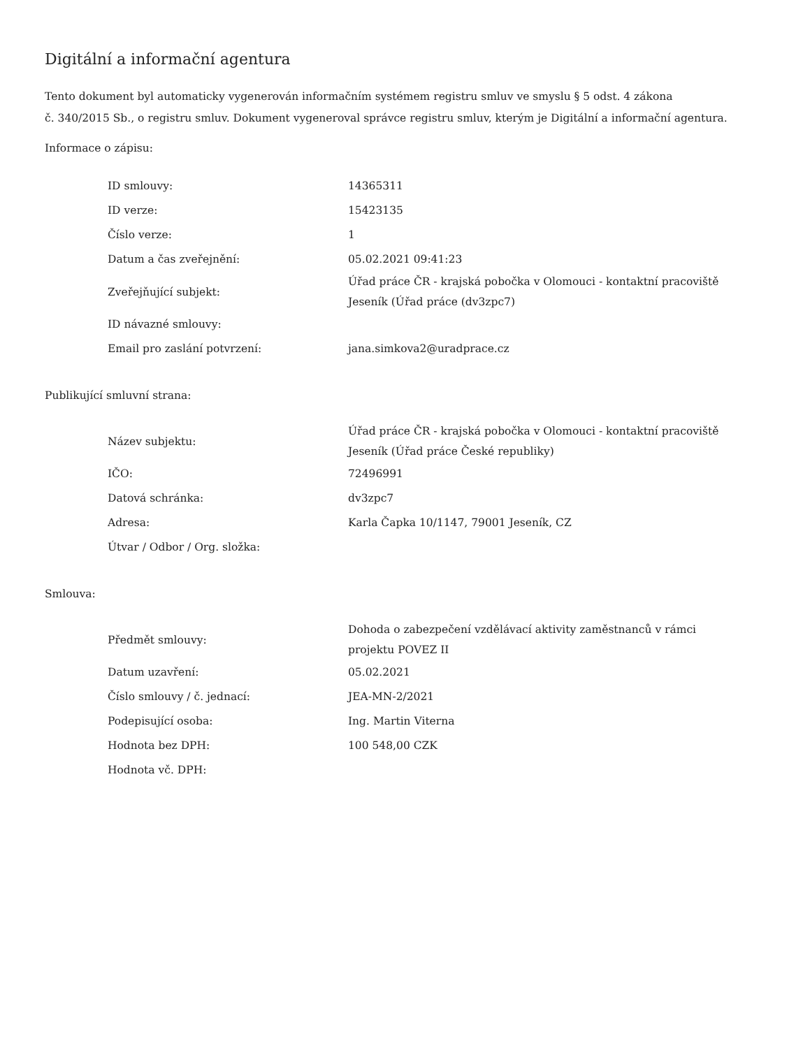Digitální a informační agentura
Tento dokument byl automaticky vygenerován informačním systémem registru smluv ve smyslu § 5 odst. 4 zákona
č. 340/2015 Sb., o registru smluv. Dokument vygeneroval správce registru smluv, kterým je Digitální a informační agentura.
Informace o zápisu:
| ID smlouvy: | 14365311 |
| ID verze: | 15423135 |
| Číslo verze: | 1 |
| Datum a čas zveřejnění: | 05.02.2021 09:41:23 |
| Zveřejňující subjekt: | Úřad práce ČR - krajská pobočka v Olomouci - kontaktní pracoviště Jeseník (Úřad práce (dv3zpc7) |
| ID návazné smlouvy: | |
| Email pro zaslání potvrzení: | jana.simkova2@uradprace.cz |
Publikující smluvní strana:
| Název subjektu: | Úřad práce ČR - krajská pobočka v Olomouci - kontaktní pracoviště Jeseník (Úřad práce České republiky) |
| IČO: | 72496991 |
| Datová schránka: | dv3zpc7 |
| Adresa: | Karla Čapka 10/1147, 79001 Jeseník, CZ |
| Útvar / Odbor / Org. složka: | |
Smlouva:
| Předmět smlouvy: | Dohoda o zabezpečení vzdělávací aktivity zaměstnanců v rámci projektu POVEZ II |
| Datum uzavření: | 05.02.2021 |
| Číslo smlouvy / č. jednací: | JEA-MN-2/2021 |
| Podepisující osoba: | Ing. Martin Viterna |
| Hodnota bez DPH: | 100 548,00 CZK |
| Hodnota vč. DPH: | |